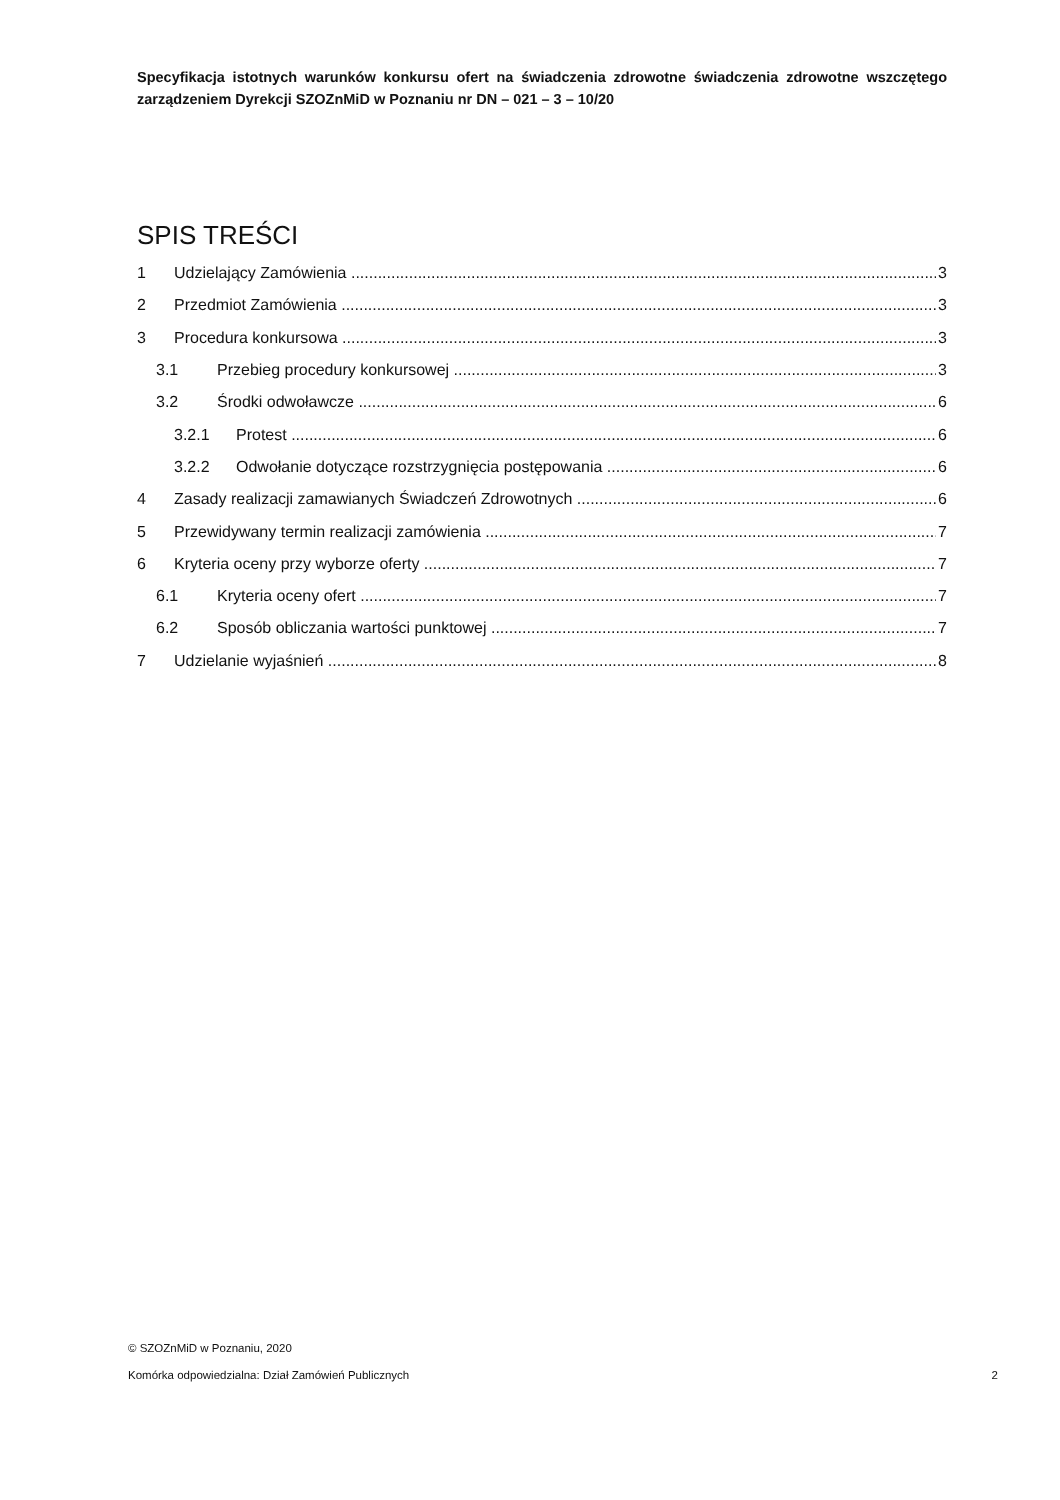Specyfikacja istotnych warunków konkursu ofert na świadczenia zdrowotne świadczenia zdrowotne wszczętego zarządzeniem Dyrekcji SZOZnMiD w Poznaniu nr DN – 021 – 3 – 10/20
SPIS TREŚCI
1 Udzielający Zamówienia 3
2 Przedmiot Zamówienia 3
3 Procedura konkursowa 3
3.1 Przebieg procedury konkursowej 3
3.2 Środki odwoławcze 6
3.2.1 Protest 6
3.2.2 Odwołanie dotyczące rozstrzygnięcia postępowania 6
4 Zasady realizacji zamawianych Świadczeń Zdrowotnych 6
5 Przewidywany termin realizacji zamówienia 7
6 Kryteria oceny przy wyborze oferty 7
6.1 Kryteria oceny ofert 7
6.2 Sposób obliczania wartości punktowej 7
7 Udzielanie wyjaśnień 8
© SZOZnMiD w Poznaniu, 2020
Komórka odpowiedzialna: Dział Zamówień Publicznych 2